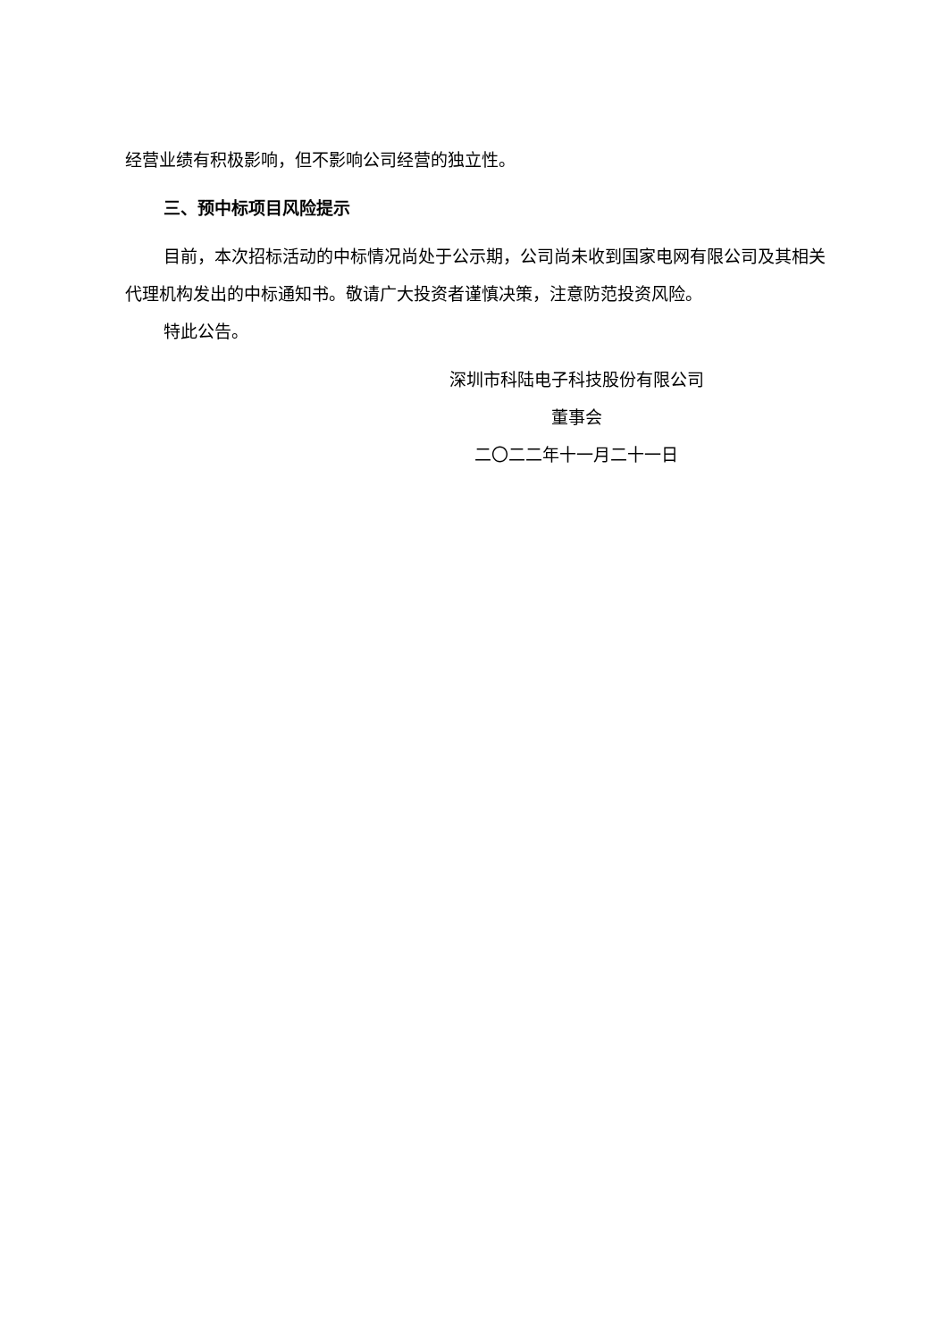经营业绩有积极影响，但不影响公司经营的独立性。
三、预中标项目风险提示
目前，本次招标活动的中标情况尚处于公示期，公司尚未收到国家电网有限公司及其相关代理机构发出的中标通知书。敬请广大投资者谨慎决策，注意防范投资风险。
特此公告。
深圳市科陆电子科技股份有限公司
董事会
二〇二二年十一月二十一日